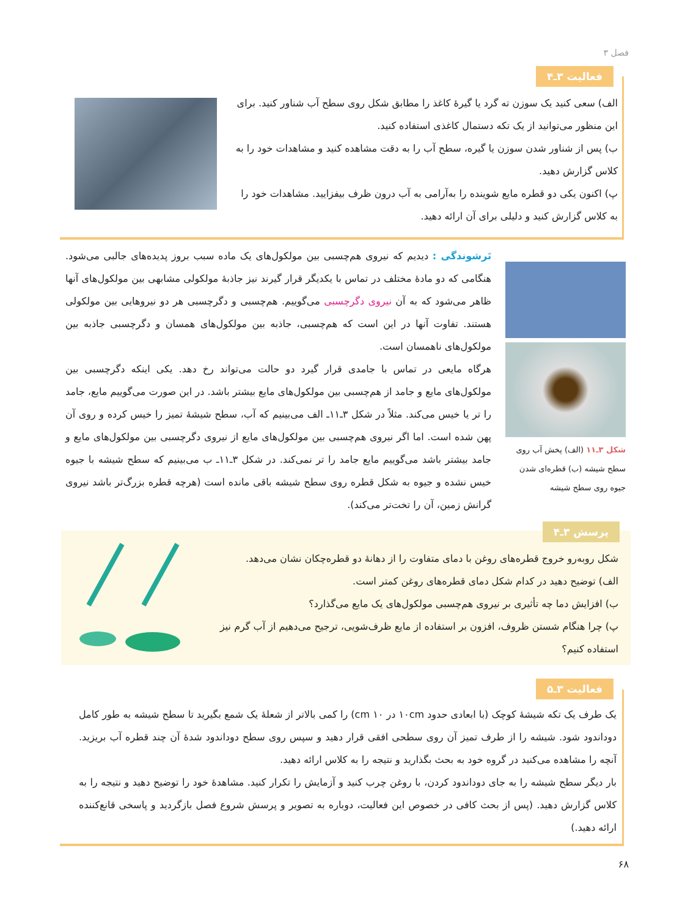فصل ۳
فعالیت ۳ـ۴
الف) سعی کنید یک سوزن ته گرد یا گیرهٔ کاغذ را مطابق شکل روی سطح آب شناور کنید. برای این منظور می‌توانید از یک تکه دستمال کاغذی استفاده کنید.
ب) پس از شناور شدن سوزن یا گیره، سطح آب را به دقت مشاهده کنید و مشاهدات خود را به کلاس گزارش دهید.
پ) اکنون یکی دو قطره مایع شوینده را به‌آرامی به آب درون ظرف بیفزایید. مشاهدات خود را به کلاس گزارش کنید و دلیلی برای آن ارائه دهید.
شکل ۳ـ۱۱ (الف) پخش آب روی سطح شیشه (ب) قطره‌ای شدن جیوه روی سطح شیشه
تَرشوندگی : دیدیم که نیروی هم‌چسبی بین مولکول‌های یک ماده سبب بروز پدیده‌های جالبی می‌شود. هنگامی که دو مادهٔ مختلف در تماس با یکدیگر قرار گیرند نیز جاذبهٔ مولکولی مشابهی بین مولکول‌های آنها ظاهر می‌شود که به آن نیروی دگرچسبی می‌گوییم. هم‌چسبی و دگرچسبی هر دو نیروهایی بین مولکولی هستند. تفاوت آنها در این است که هم‌چسبی، جاذبه بین مولکول‌های همسان و دگرچسبی جاذبه بین مولکول‌های ناهمسان است.
هرگاه مایعی در تماس با جامدی قرار گیرد دو حالت می‌تواند رخ دهد. یکی اینکه دگرچسبی بین مولکول‌های مایع و جامد از هم‌چسبی بین مولکول‌های مایع بیشتر باشد. در این صورت می‌گوییم مایع، جامد را تر یا خیس می‌کند. مثلاً در شکل ۳ـ۱۱ـ الف می‌بینیم که آب، سطح شیشهٔ تمیز را خیس کرده و روی آن پهن شده است. اما اگر نیروی هم‌چسبی بین مولکول‌های مایع از نیروی دگرچسبی بین مولکول‌های مایع و جامد بیشتر باشد می‌گوییم مایع جامد را تر نمی‌کند. در شکل ۳ـ۱۱ـ ب می‌بینیم که سطح شیشه با جیوه خیس نشده و جیوه به شکل قطره روی سطح شیشه باقی مانده است (هرچه قطره بزرگ‌تر باشد نیروی گرانش زمین، آن را تخت‌تر می‌کند).
پرسش ۳ـ۴
شکل روبه‌رو خروج قطره‌های روغن با دمای متفاوت را از دهانهٔ دو قطره‌چکان نشان می‌دهد.
الف) توضیح دهید در کدام شکل دمای قطره‌های روغن کمتر است.
ب) افزایش دما چه تأثیری بر نیروی هم‌چسبی مولکول‌های یک مایع می‌گذارد؟
پ) چرا هنگام شستن ظروف، افزون بر استفاده از مایع ظرف‌شویی، ترجیح می‌دهیم از آب گرم نیز استفاده کنیم؟
فعالیت ۳ـ۵
یک طرف یک تکه شیشهٔ کوچک (با ابعادی حدود ۱۰cm در ۱۰ cm) را کمی بالاتر از شعلهٔ یک شمع بگیرید تا سطح شیشه به طور کامل دوداندود شود. شیشه را از طرف تمیز آن روی سطحی افقی قرار دهید و سپس روی سطح دوداندود شدهٔ آن چند قطره آب بریزید. آنچه را مشاهده می‌کنید در گروه خود به بحث بگذارید و نتیجه را به کلاس ارائه دهید.
بار دیگر سطح شیشه را به جای دوداندود کردن، با روغن چرب کنید و آزمایش را تکرار کنید. مشاهدهٔ خود را توضیح دهید و نتیجه را به کلاس گزارش دهید. (پس از بحث کافی در خصوص این فعالیت، دوباره به تصویر و پرسش شروع فصل بازگردید و پاسخی قانع‌کننده ارائه دهید.)
۶۸